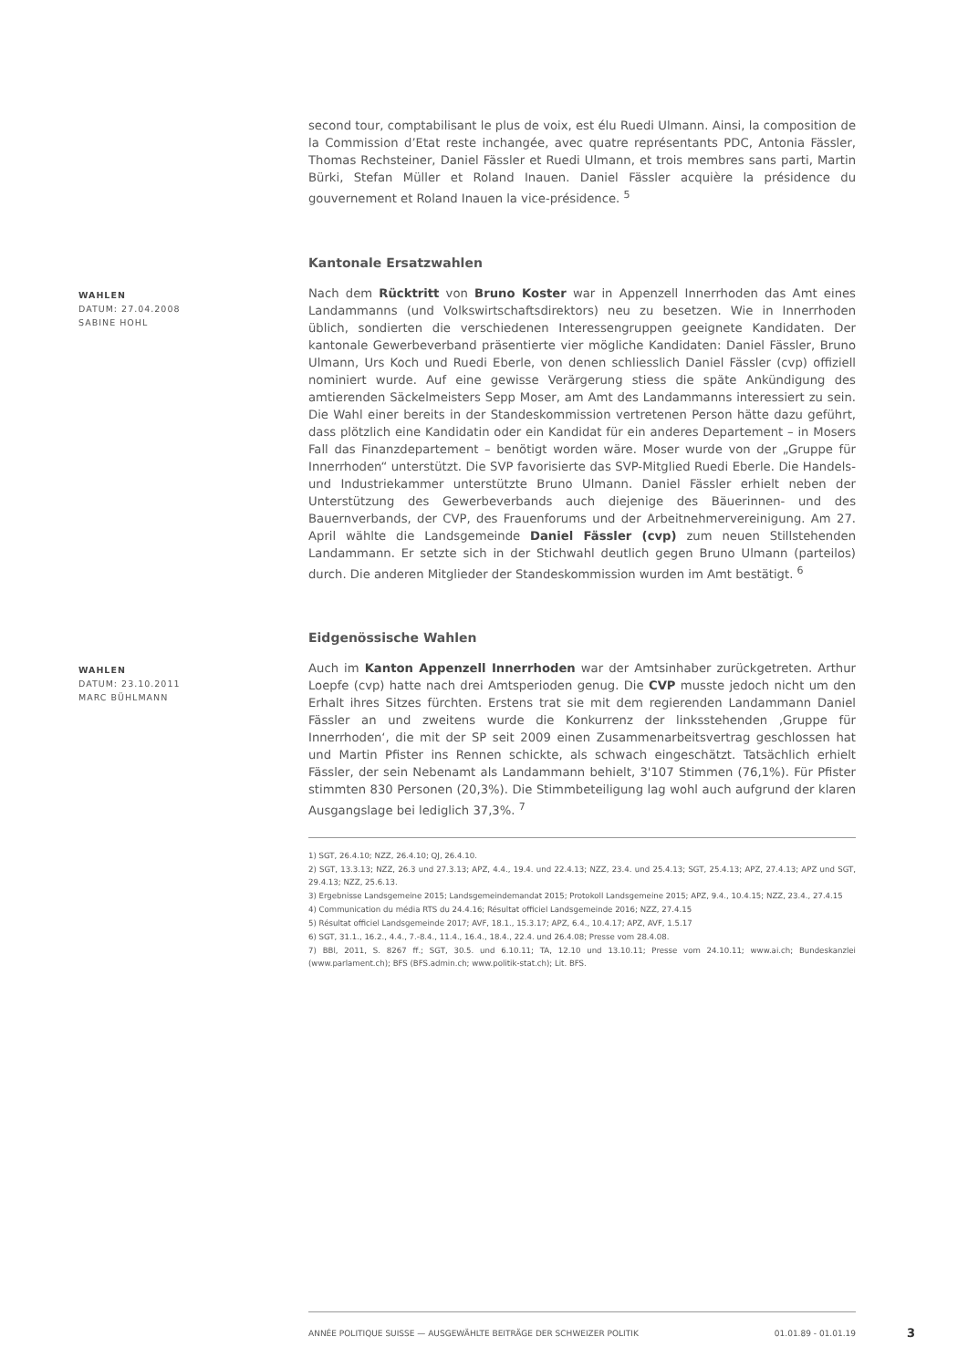second tour, comptabilisant le plus de voix, est élu Ruedi Ulmann. Ainsi, la composition de la Commission d’Etat reste inchangée, avec quatre représentants PDC, Antonia Fässler, Thomas Rechsteiner, Daniel Fässler et Ruedi Ulmann, et trois membres sans parti, Martin Bürki, Stefan Müller et Roland Inauen. Daniel Fässler acquière la présidence du gouvernement et Roland Inauen la vice-présidence. <sup>5</sup>
Kantonale Ersatzwahlen
WAHLEN
DATUM: 27.04.2008
SABINE HOHL
Nach dem Rücktritt von Bruno Koster war in Appenzell Innerrhoden das Amt eines Landammanns (und Volkswirtschaftsdirektors) neu zu besetzen. Wie in Innerrhoden üblich, sondierten die verschiedenen Interessengruppen geeignete Kandidaten. Der kantonale Gewerbeverband präsentierte vier mögliche Kandidaten: Daniel Fässler, Bruno Ulmann, Urs Koch und Ruedi Eberle, von denen schliesslich Daniel Fässler (cvp) offiziell nominiert wurde. Auf eine gewisse Verärgerung stiess die späte Ankündigung des amtierenden Säckelmeisters Sepp Moser, am Amt des Landammanns interessiert zu sein. Die Wahl einer bereits in der Standeskommission vertretenen Person hätte dazu geführt, dass plötzlich eine Kandidatin oder ein Kandidat für ein anderes Departement – in Mosers Fall das Finanzdepartement – benötigt worden wäre. Moser wurde von der „Gruppe für Innerrhoden“ unterstützt. Die SVP favorisierte das SVP-Mitglied Ruedi Eberle. Die Handels- und Industriekammer unterstützte Bruno Ulmann. Daniel Fässler erhielt neben der Unterstützung des Gewerbeverbands auch diejenige des Bäuerinnen- und des Bauernverbands, der CVP, des Frauenforums und der Arbeitnehmervereinigung. Am 27. April wählte die Landsgemeinde Daniel Fässler (cvp) zum neuen Stillstehenden Landammann. Er setzte sich in der Stichwahl deutlich gegen Bruno Ulmann (parteilos) durch. Die anderen Mitglieder der Standeskommission wurden im Amt bestätigt. <sup>6</sup>
Eidgenössische Wahlen
WAHLEN
DATUM: 23.10.2011
MARC BÜHLMANN
Auch im Kanton Appenzell Innerrhoden war der Amtsinhaber zurückgetreten. Arthur Loepfe (cvp) hatte nach drei Amtsperioden genug. Die CVP musste jedoch nicht um den Erhalt ihres Sitzes fürchten. Erstens trat sie mit dem regierenden Landammann Daniel Fässler an und zweitens wurde die Konkurrenz der linksstehenden ‚Gruppe für Innerrhoden‘, die mit der SP seit 2009 einen Zusammenarbeitsvertrag geschlossen hat und Martin Pfister ins Rennen schickte, als schwach eingeschätzt. Tatsächlich erhielt Fässler, der sein Nebenamt als Landammann behielt, 3'107 Stimmen (76,1%). Für Pfister stimmten 830 Personen (20,3%). Die Stimmbeteiligung lag wohl auch aufgrund der klaren Ausgangslage bei lediglich 37,3%. <sup>7</sup>
1) SGT, 26.4.10; NZZ, 26.4.10; QJ, 26.4.10.
2) SGT, 13.3.13; NZZ, 26.3 und 27.3.13; APZ, 4.4., 19.4. und 22.4.13; NZZ, 23.4. und 25.4.13; SGT, 25.4.13; APZ, 27.4.13; APZ und SGT, 29.4.13; NZZ, 25.6.13.
3) Ergebnisse Landsgemeine 2015; Landsgemeindemandat 2015; Protokoll Landsgemeine 2015; APZ, 9.4., 10.4.15; NZZ, 23.4., 27.4.15
4) Communication du média RTS du 24.4.16; Résultat officiel Landsgemeinde 2016; NZZ, 27.4.15
5) Résultat officiel Landsgemeinde 2017; AVF, 18.1., 15.3.17; APZ, 6.4., 10.4.17; APZ, AVF, 1.5.17
6) SGT, 31.1., 16.2., 4.4., 7.-8.4., 11.4., 16.4., 18.4., 22.4. und 26.4.08; Presse vom 28.4.08.
7) BBl, 2011, S. 8267 ff.; SGT, 30.5. und 6.10.11; TA, 12.10 und 13.10.11; Presse vom 24.10.11; www.ai.ch; Bundeskanzlei (www.parlament.ch); BFS (BFS.admin.ch; www.politik-stat.ch); Lit. BFS.
ANNÉE POLITIQUE SUISSE — AUSGEWÄHLTE BEITRÄGE DER SCHWEIZER POLITIK 01.01.89 - 01.01.19
3